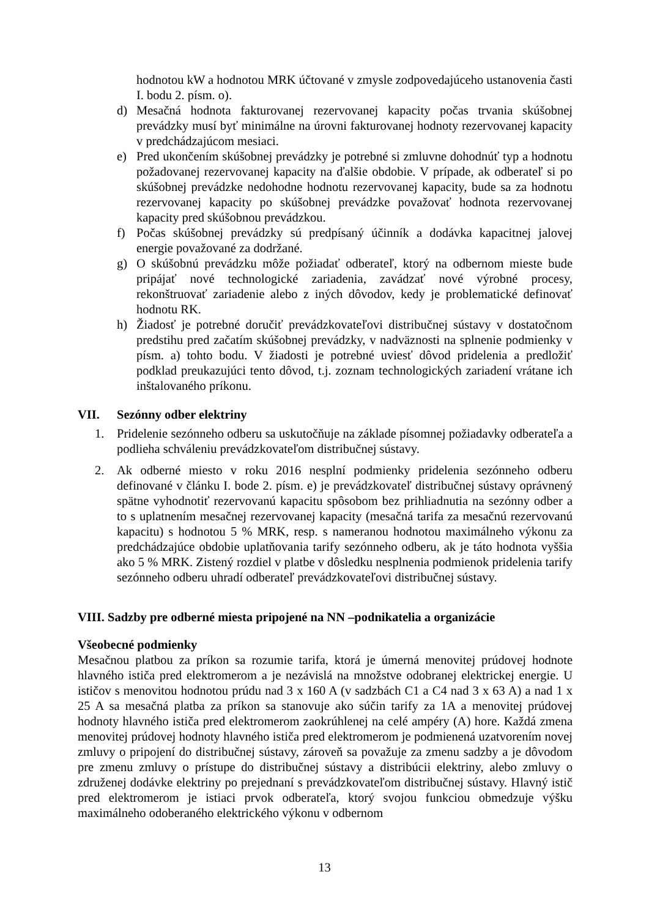hodnotou kW a hodnotou MRK účtované v zmysle zodpovedajúceho ustanovenia časti I. bodu 2. písm. o).
d) Mesačná hodnota fakturovanej rezervovanej kapacity počas trvania skúšobnej prevádzky musí byť minimálne na úrovni fakturovanej hodnoty rezervovanej kapacity v predchádzajúcom mesiaci.
e) Pred ukončením skúšobnej prevádzky je potrebné si zmluvne dohodnúť typ a hodnotu požadovanej rezervovanej kapacity na ďalšie obdobie. V prípade, ak odberateľ si po skúšobnej prevádzke nedohodne hodnotu rezervovanej kapacity, bude sa za hodnotu rezervovanej kapacity po skúšobnej prevádzke považovať hodnota rezervovanej kapacity pred skúšobnou prevádzkou.
f) Počas skúšobnej prevádzky sú predpísaný účinník a dodávka kapacitnej jalovej energie považované za dodržané.
g) O skúšobnú prevádzku môže požiadať odberateľ, ktorý na odbernom mieste bude pripájať nové technologické zariadenia, zavádzať nové výrobné procesy, rekonštruovať zariadenie alebo z iných dôvodov, kedy je problematické definovať hodnotu RK.
h) Žiadosť je potrebné doručiť prevádzkovateľovi distribučnej sústavy v dostatočnom predstihu pred začatím skúšobnej prevádzky, v nadväznosti na splnenie podmienky v písm. a) tohto bodu. V žiadosti je potrebné uviesť dôvod pridelenia a predložiť podklad preukazujúci tento dôvod, t.j. zoznam technologických zariadení vrátane ich inštalovaného príkonu.
VII. Sezónny odber elektriny
1. Pridelenie sezónneho odberu sa uskutočňuje na základe písomnej požiadavky odberateľa a podlieha schváleniu prevádzkovateľom distribučnej sústavy.
2. Ak odberné miesto v roku 2016 nesplní podmienky pridelenia sezónneho odberu definované v článku I. bode 2. písm. e) je prevádzkovateľ distribučnej sústavy oprávnený spätne vyhodnotiť rezervovanú kapacitu spôsobom bez prihliadnutia na sezónny odber a to s uplatnením mesačnej rezervovanej kapacity (mesačná tarifa za mesačnú rezervovanú kapacitu) s hodnotou 5 % MRK, resp. s nameranou hodnotou maximálneho výkonu za predchádzajúce obdobie uplatňovania tarify sezónneho odberu, ak je táto hodnota vyššia ako 5 % MRK. Zistený rozdiel v platbe v dôsledku nesplnenia podmienok pridelenia tarify sezónneho odberu uhradí odberateľ prevádzkovateľovi distribučnej sústavy.
VIII. Sadzby pre odberné miesta pripojené na NN –podnikatelia a organizácie
Všeobecné podmienky
Mesačnou platbou za príkon sa rozumie tarifa, ktorá je úmerná menovitej prúdovej hodnote hlavného ističa pred elektromerom a je nezávislá na množstve odobranej elektrickej energie. U ističov s menovitou hodnotou prúdu nad 3 x 160 A (v sadzbách C1 a C4 nad 3 x 63 A) a nad 1 x 25 A sa mesačná platba za príkon sa stanovuje ako súčin tarify za 1A a menovitej prúdovej hodnoty hlavného ističa pred elektromerom zaokrúhlenej na celé ampéry (A) hore. Každá zmena menovitej prúdovej hodnoty hlavného ističa pred elektromerom je podmienená uzatvorením novej zmluvy o pripojení do distribučnej sústavy, zároveň sa považuje za zmenu sadzby a je dôvodom pre zmenu zmluvy o prístupe do distribučnej sústavy a distribúcii elektriny, alebo zmluvy o združenej dodávke elektriny po prejednaní s prevádzkovateľom distribučnej sústavy. Hlavný istič pred elektromerom je istiaci prvok odberateľa, ktorý svojou funkciou obmedzuje výšku maximálneho odoberaného elektrického výkonu v odbernom
13